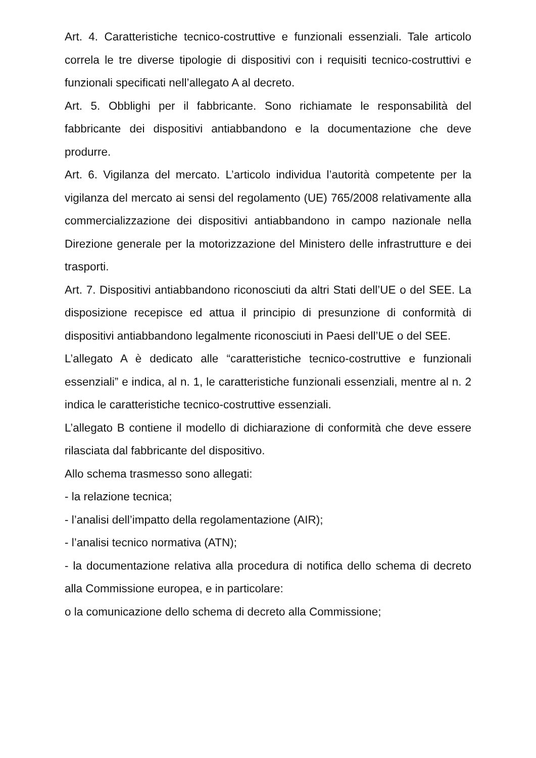Art. 4. Caratteristiche tecnico-costruttive e funzionali essenziali. Tale articolo correla le tre diverse tipologie di dispositivi con i requisiti tecnico-costruttivi e funzionali specificati nell’allegato A al decreto.
Art. 5. Obblighi per il fabbricante. Sono richiamate le responsabilità del fabbricante dei dispositivi antiabbandono e la documentazione che deve produrre.
Art. 6. Vigilanza del mercato. L’articolo individua l’autorità competente per la vigilanza del mercato ai sensi del regolamento (UE) 765/2008 relativamente alla commercializzazione dei dispositivi antiabbandono in campo nazionale nella Direzione generale per la motorizzazione del Ministero delle infrastrutture e dei trasporti.
Art. 7. Dispositivi antiabbandono riconosciuti da altri Stati dell’UE o del SEE. La disposizione recepisce ed attua il principio di presunzione di conformità di dispositivi antiabbandono legalmente riconosciuti in Paesi dell’UE o del SEE.
L’allegato A è dedicato alle “caratteristiche tecnico-costruttive e funzionali essenziali” e indica, al n. 1, le caratteristiche funzionali essenziali, mentre al n. 2 indica le caratteristiche tecnico-costruttive essenziali.
L’allegato B contiene il modello di dichiarazione di conformità che deve essere rilasciata dal fabbricante del dispositivo.
Allo schema trasmesso sono allegati:
- la relazione tecnica;
- l’analisi dell’impatto della regolamentazione (AIR);
- l’analisi tecnico normativa (ATN);
- la documentazione relativa alla procedura di notifica dello schema di decreto alla Commissione europea, e in particolare:
o la comunicazione dello schema di decreto alla Commissione;